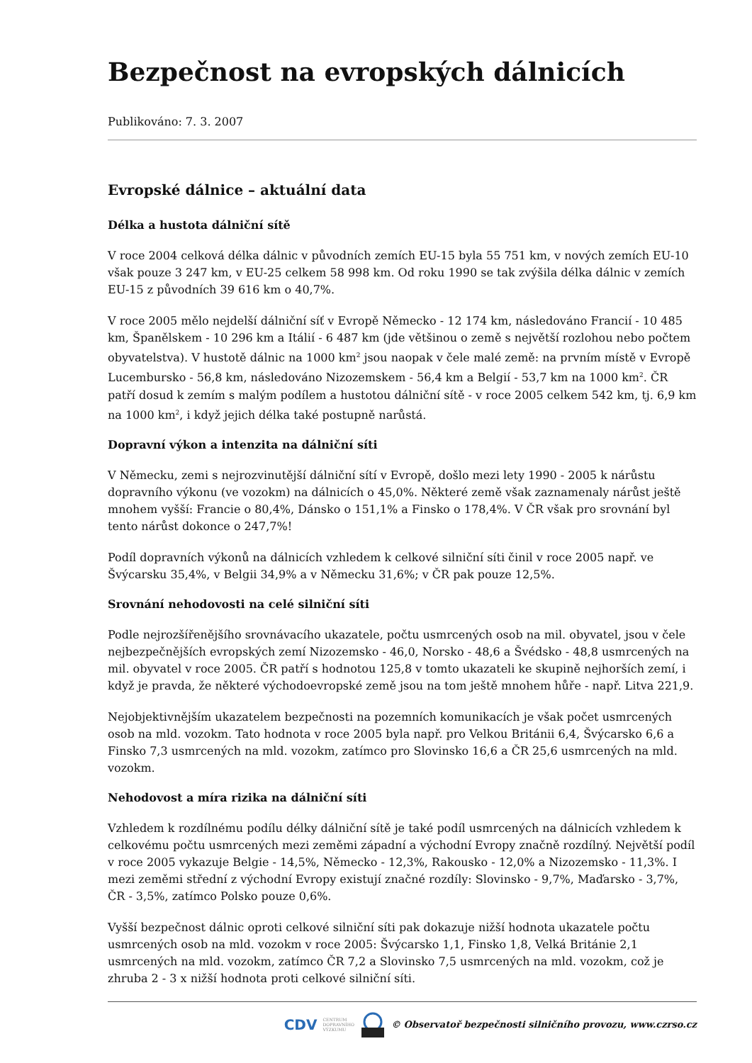Bezpečnost na evropských dálnicích
Publikováno: 7. 3. 2007
Evropské dálnice – aktuální data
Délka a hustota dálniční sítě
V roce 2004 celková délka dálnic v původních zemích EU-15 byla 55 751 km, v nových zemích EU-10 však pouze 3 247 km, v EU-25 celkem 58 998 km. Od roku 1990 se tak zvýšila délka dálnic v zemích EU-15 z původních 39 616 km o 40,7%.
V roce 2005 mělo nejdelší dálniční síť v Evropě Německo - 12 174 km, následováno Francií - 10 485 km, Španělskem - 10 296 km a Itálií - 6 487 km (jde většinou o země s největší rozlohou nebo počtem obyvatelstva). V hustotě dálnic na 1000 km<sup>2</sup> jsou naopak v čele malé země: na prvním místě v Evropě Lucembursko - 56,8 km, následováno Nizozemskem - 56,4 km a Belgií - 53,7 km na 1000 km<sup>2</sup>. ČR patří dosud k zemím s malým podílem a hustotou dálniční sítě - v roce 2005 celkem 542 km, tj. 6,9 km na 1000 km<sup>2</sup>, i když jejich délka také postupně narůstá.
Dopravní výkon a intenzita na dálniční síti
V Německu, zemi s nejrozvinutější dálniční sítí v Evropě, došlo mezi lety 1990 - 2005 k nárůstu dopravního výkonu (ve vozokm) na dálnicích o 45,0%. Některé země však zaznamenaly nárůst ještě mnohem vyšší: Francie o 80,4%, Dánsko o 151,1% a Finsko o 178,4%. V ČR však pro srovnání byl tento nárůst dokonce o 247,7%!
Podíl dopravních výkonů na dálnicích vzhledem k celkové silniční síti činil v roce 2005 např. ve Švýcarsku 35,4%, v Belgii 34,9% a v Německu 31,6%; v ČR pak pouze 12,5%.
Srovnání nehodovosti na celé silniční síti
Podle nejrozšířenějšího srovnávacího ukazatele, počtu usmrcených osob na mil. obyvatel, jsou v čele nejbezpečnějších evropských zemí Nizozemsko - 46,0, Norsko - 48,6 a Švédsko - 48,8 usmrcených na mil. obyvatel v roce 2005. ČR patří s hodnotou 125,8 v tomto ukazateli ke skupině nejhorších zemí, i když je pravda, že některé východoevropské země jsou na tom ještě mnohem hůře - např. Litva 221,9.
Nejobjektivnějším ukazatelem bezpečnosti na pozemních komunikacích je však počet usmrcených osob na mld. vozokm. Tato hodnota v roce 2005 byla např. pro Velkou Británii 6,4, Švýcarsko 6,6 a Finsko 7,3 usmrcených na mld. vozokm, zatímco pro Slovinsko 16,6 a ČR 25,6 usmrcených na mld. vozokm.
Nehodovost a míra rizika na dálniční síti
Vzhledem k rozdílnému podílu délky dálniční sítě je také podíl usmrcených na dálnicích vzhledem k celkovému počtu usmrcených mezi zeměmi západní a východní Evropy značně rozdílný. Největší podíl v roce 2005 vykazuje Belgie - 14,5%, Německo - 12,3%, Rakousko - 12,0% a Nizozemsko - 11,3%. I mezi zeměmi střední z východní Evropy existují značné rozdíly: Slovinsko - 9,7%, Maďarsko - 3,7%, ČR - 3,5%, zatímco Polsko pouze 0,6%.
Vyšší bezpečnost dálnic oproti celkové silniční síti pak dokazuje nižší hodnota ukazatele počtu usmrcených osob na mld. vozokm v roce 2005: Švýcarsko 1,1, Finsko 1,8, Velká Británie 2,1 usmrcených na mld. vozokm, zatímco ČR 7,2 a Slovinsko 7,5 usmrcených na mld. vozokm, což je zhruba 2 - 3 x nižší hodnota proti celkové silniční síti.
CDV CENTRUM
DOPRAVNÍHO
VÝZKUMU © Observatoř bezpečnosti silničního provozu, www.czrso.cz